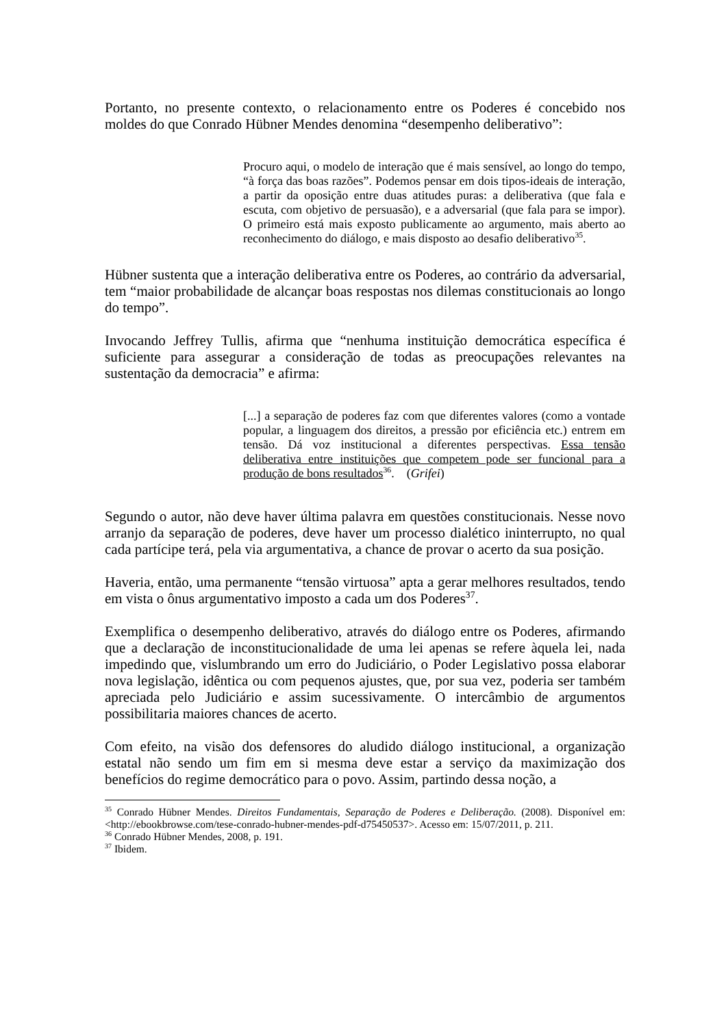Portanto, no presente contexto, o relacionamento entre os Poderes é concebido nos moldes do que Conrado Hübner Mendes denomina “desempenho deliberativo”:
Procuro aqui, o modelo de interação que é mais sensível, ao longo do tempo, “à força das boas razões”. Podemos pensar em dois tipos-ideais de interação, a partir da oposição entre duas atitudes puras: a deliberativa (que fala e escuta, com objetivo de persuasão), e a adversarial (que fala para se impor). O primeiro está mais exposto publicamente ao argumento, mais aberto ao reconhecimento do diálogo, e mais disposto ao desafio deliberativo<sup>35</sup>.
Hübner sustenta que a interação deliberativa entre os Poderes, ao contrário da adversarial, tem “maior probabilidade de alcançar boas respostas nos dilemas constitucionais ao longo do tempo”.
Invocando Jeffrey Tullis, afirma que “nenhuma instituição democrática específica é suficiente para assegurar a consideração de todas as preocupações relevantes na sustentação da democracia” e afirma:
[...] a separação de poderes faz com que diferentes valores (como a vontade popular, a linguagem dos direitos, a pressão por eficiência etc.) entrem em tensão. Dá voz institucional a diferentes perspectivas. Essa tensão deliberativa entre instituições que competem pode ser funcional para a produção de bons resultados<sup>36</sup>. (Grifei)
Segundo o autor, não deve haver última palavra em questões constitucionais. Nesse novo arranjo da separação de poderes, deve haver um processo dialético ininterrupto, no qual cada partícipe terá, pela via argumentativa, a chance de provar o acerto da sua posição.
Haveria, então, uma permanente “tensão virtuosa” apta a gerar melhores resultados, tendo em vista o ônus argumentativo imposto a cada um dos Poderes<sup>37</sup>.
Exemplifica o desempenho deliberativo, através do diálogo entre os Poderes, afirmando que a declaração de inconstitucionalidade de uma lei apenas se refere àquela lei, nada impedindo que, vislumbrando um erro do Judiciário, o Poder Legislativo possa elaborar nova legislação, idêntica ou com pequenos ajustes, que, por sua vez, poderia ser também apreciada pelo Judiciário e assim sucessivamente. O intercâmbio de argumentos possibilitaria maiores chances de acerto.
Com efeito, na visão dos defensores do aludido diálogo institucional, a organização estatal não sendo um fim em si mesma deve estar a serviço da maximização dos benefícios do regime democrático para o povo. Assim, partindo dessa noção, a
<sup>35</sup> Conrado Hübner Mendes. Direitos Fundamentais, Separação de Poderes e Deliberação. (2008). Disponível em: <http://ebookbrowse.com/tese-conrado-hubner-mendes-pdf-d75450537>. Acesso em: 15/07/2011, p. 211.
<sup>36</sup> Conrado Hübner Mendes, 2008, p. 191.
<sup>37</sup> Ibidem.